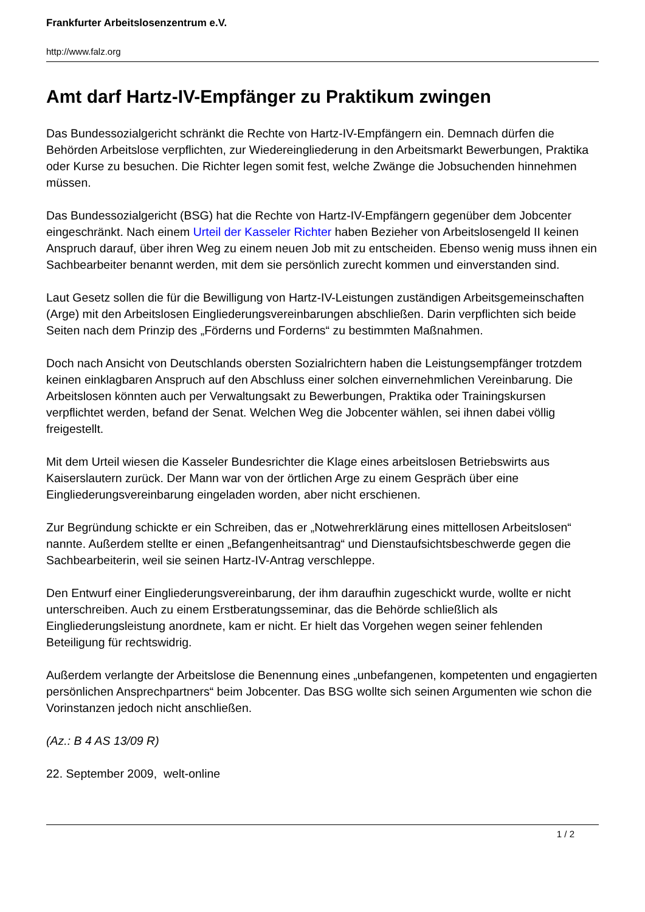Frankfurter Arbeitslosenzentrum e.V.
http://www.falz.org
Amt darf Hartz-IV-Empfänger zu Praktikum zwingen
Das Bundessozialgericht schränkt die Rechte von Hartz-IV-Empfängern ein. Demnach dürfen die Behörden Arbeitslose verpflichten, zur Wiedereingliederung in den Arbeitsmarkt Bewerbungen, Praktika oder Kurse zu besuchen. Die Richter legen somit fest, welche Zwänge die Jobsuchenden hinnehmen müssen.
Das Bundessozialgericht (BSG) hat die Rechte von Hartz-IV-Empfängern gegenüber dem Jobcenter eingeschränkt. Nach einem Urteil der Kasseler Richter haben Bezieher von Arbeitslosengeld II keinen Anspruch darauf, über ihren Weg zu einem neuen Job mit zu entscheiden. Ebenso wenig muss ihnen ein Sachbearbeiter benannt werden, mit dem sie persönlich zurecht kommen und einverstanden sind.
Laut Gesetz sollen die für die Bewilligung von Hartz-IV-Leistungen zuständigen Arbeitsgemeinschaften (Arge) mit den Arbeitslosen Eingliederungsvereinbarungen abschließen. Darin verpflichten sich beide Seiten nach dem Prinzip des „Förderns und Forderns“ zu bestimmten Maßnahmen.
Doch nach Ansicht von Deutschlands obersten Sozialrichtern haben die Leistungsempfänger trotzdem keinen einklagbaren Anspruch auf den Abschluss einer solchen einvernehmlichen Vereinbarung. Die Arbeitslosen könnten auch per Verwaltungsakt zu Bewerbungen, Praktika oder Trainingskursen verpflichtet werden, befand der Senat. Welchen Weg die Jobcenter wählen, sei ihnen dabei völlig freigestellt.
Mit dem Urteil wiesen die Kasseler Bundesrichter die Klage eines arbeitslosen Betriebswirts aus Kaiserslautern zurück. Der Mann war von der örtlichen Arge zu einem Gespräch über eine Eingliederungsvereinbarung eingeladen worden, aber nicht erschienen.
Zur Begründung schickte er ein Schreiben, das er „Notwehrerklärung eines mittellosen Arbeitslosen“ nannte. Außerdem stellte er einen „Befangenheitsantrag“ und Dienstaufsichtsbeschwerde gegen die Sachbearbeiterin, weil sie seinen Hartz-IV-Antrag verschleppe.
Den Entwurf einer Eingliederungsvereinbarung, der ihm daraufhin zugeschickt wurde, wollte er nicht unterschreiben. Auch zu einem Erstberatungsseminar, das die Behörde schließlich als Eingliederungsleistung anordnete, kam er nicht. Er hielt das Vorgehen wegen seiner fehlenden Beteiligung für rechtswidrig.
Außerdem verlangte der Arbeitslose die Benennung eines „unbefangenen, kompetenten und engagierten persönlichen Ansprechpartners“ beim Jobcenter. Das BSG wollte sich seinen Argumenten wie schon die Vorinstanzen jedoch nicht anschließen.
(Az.: B 4 AS 13/09 R)
22. September 2009, welt-online
1 / 2